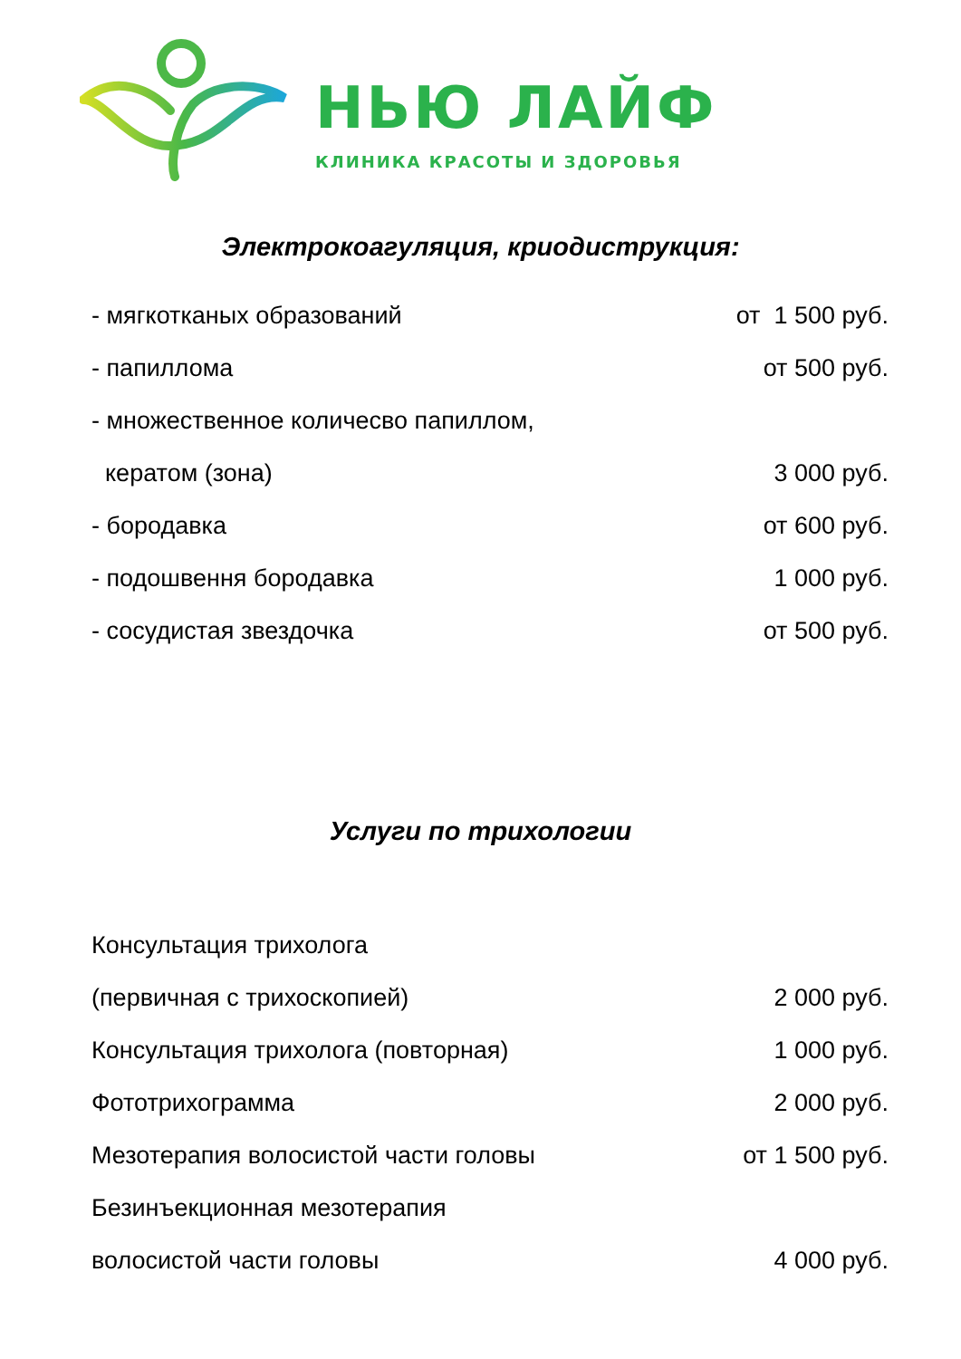НЬЮ ЛАЙФ
КЛИНИКА КРАСОТЫ И ЗДОРОВЬЯ
Электрокоагуляция, криодиструкция:
- мягкотканых образований от 1 500 руб.
- папиллома от 500 руб.
- множественное количесво папиллом,
кератом (зона) 3 000 руб.
- бородавка от 600 руб.
- подошвення бородавка 1 000 руб.
- сосудистая звездочка от 500 руб.
Услуги по трихологии
Консультация трихолога
(первичная с трихоскопией) 2 000 руб.
Консультация трихолога (повторная) 1 000 руб.
Фототрихограмма 2 000 руб.
Мезотерапия волосистой части головы от 1 500 руб.
Безинъекционная мезотерапия
волосистой части головы 4 000 руб.